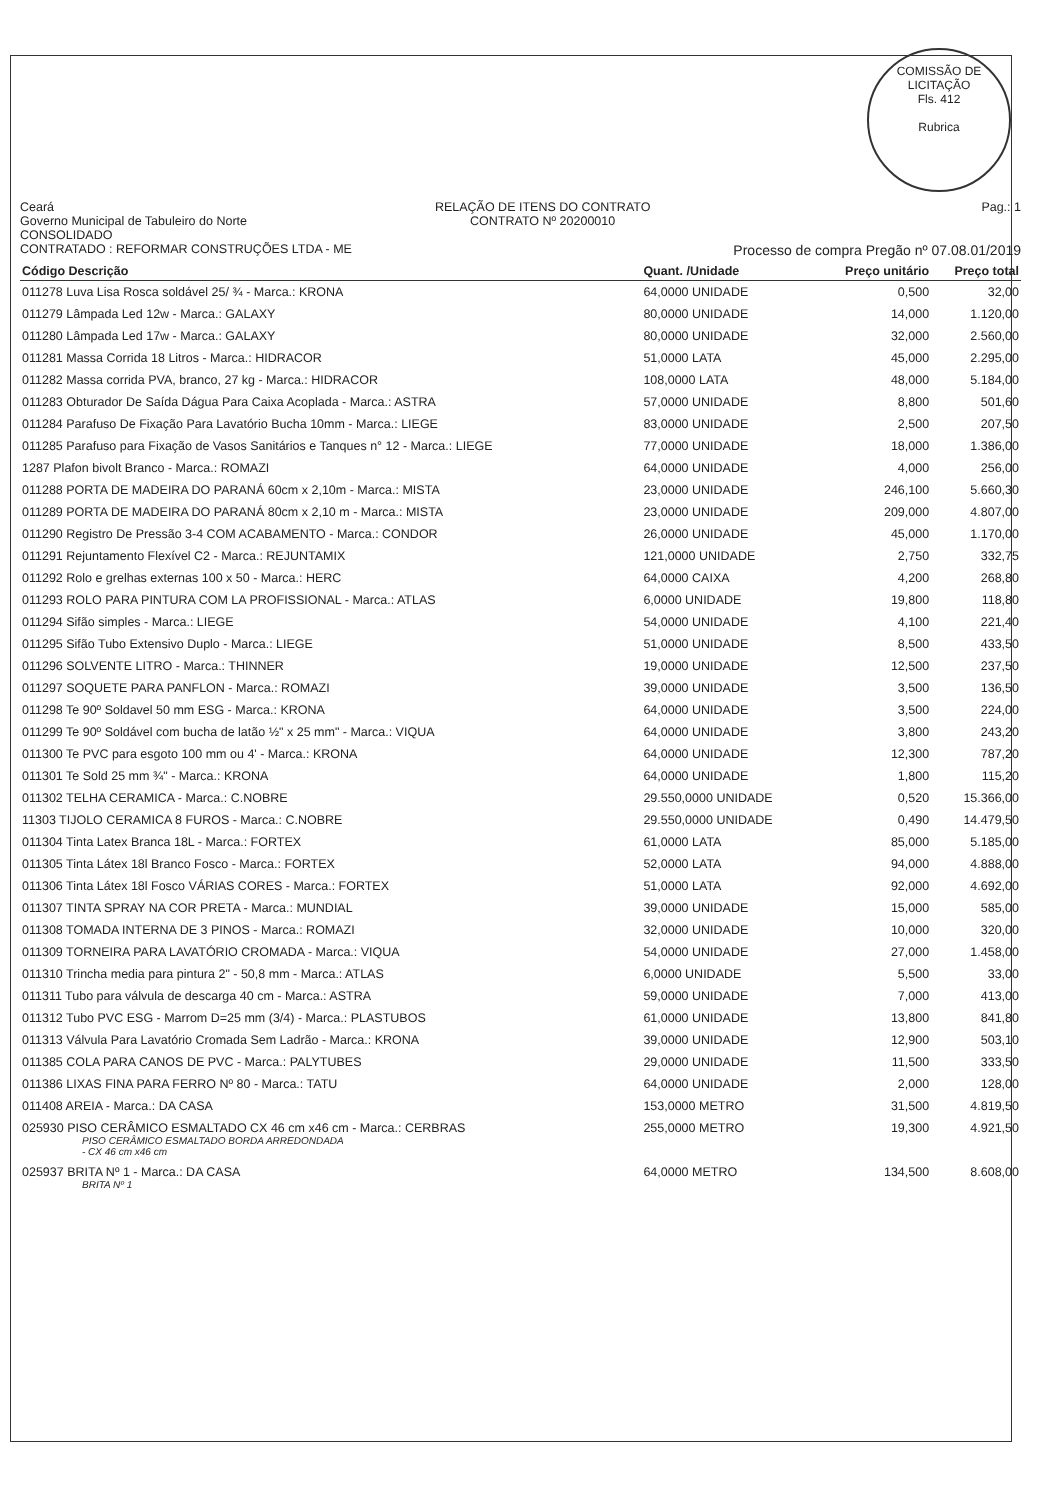COMISSÃO DE LICITAÇÃO
Fls. 412
Rubrica
Ceará
Governo Municipal de Tabuleiro do Norte
CONSOLIDADO
CONTRATADO : REFORMAR CONSTRUÇÕES LTDA - ME
RELAÇÃO DE ITENS DO CONTRATO
CONTRATO Nº 20200010
Pag.: 1
Processo de compra Pregão nº 07.08.01/2019
| Código Descrição | Quant. /Unidade | Preço unitário | Preço total |
| --- | --- | --- | --- |
| 011278 Luva Lisa Rosca soldável 25/ ¾ - Marca.: KRONA | 64,0000 UNIDADE | 0,500 | 32,00 |
| 011279 Lâmpada Led 12w - Marca.: GALAXY | 80,0000 UNIDADE | 14,000 | 1.120,00 |
| 011280 Lâmpada Led 17w - Marca.: GALAXY | 80,0000 UNIDADE | 32,000 | 2.560,00 |
| 011281 Massa Corrida 18 Litros - Marca.: HIDRACOR | 51,0000 LATA | 45,000 | 2.295,00 |
| 011282 Massa corrida PVA, branco, 27 kg - Marca.: HIDRACOR | 108,0000 LATA | 48,000 | 5.184,00 |
| 011283 Obturador De Saída Dágua Para Caixa Acoplada - Marca.: ASTRA | 57,0000 UNIDADE | 8,800 | 501,60 |
| 011284 Parafuso De Fixação Para Lavatório Bucha 10mm - Marca.: LIEGE | 83,0000 UNIDADE | 2,500 | 207,50 |
| 011285 Parafuso para Fixação de Vasos Sanitários e Tanques n° 12 - Marca.: LIEGE | 77,0000 UNIDADE | 18,000 | 1.386,00 |
| 1287 Plafon bivolt Branco - Marca.: ROMAZI | 64,0000 UNIDADE | 4,000 | 256,00 |
| 011288 PORTA DE MADEIRA DO PARANÁ 60cm x 2,10m - Marca.: MISTA | 23,0000 UNIDADE | 246,100 | 5.660,30 |
| 011289 PORTA DE MADEIRA DO PARANÁ 80cm x 2,10 m - Marca.: MISTA | 23,0000 UNIDADE | 209,000 | 4.807,00 |
| 011290 Registro De Pressão 3-4 COM ACABAMENTO - Marca.: CONDOR | 26,0000 UNIDADE | 45,000 | 1.170,00 |
| 011291 Rejuntamento Flexível C2 - Marca.: REJUNTAMIX | 121,0000 UNIDADE | 2,750 | 332,75 |
| 011292 Rolo e grelhas externas 100 x 50 - Marca.: HERC | 64,0000 CAIXA | 4,200 | 268,80 |
| 011293 ROLO PARA PINTURA COM LA PROFISSIONAL - Marca.: ATLAS | 6,0000 UNIDADE | 19,800 | 118,80 |
| 011294 Sifão simples - Marca.: LIEGE | 54,0000 UNIDADE | 4,100 | 221,40 |
| 011295 Sifão Tubo Extensivo Duplo - Marca.: LIEGE | 51,0000 UNIDADE | 8,500 | 433,50 |
| 011296 SOLVENTE LITRO - Marca.: THINNER | 19,0000 UNIDADE | 12,500 | 237,50 |
| 011297 SOQUETE PARA PANFLON - Marca.: ROMAZI | 39,0000 UNIDADE | 3,500 | 136,50 |
| 011298 Te 90º Soldavel 50 mm ESG - Marca.: KRONA | 64,0000 UNIDADE | 3,500 | 224,00 |
| 011299 Te 90º Soldável com bucha de latão ½" x 25 mm" - Marca.: VIQUA | 64,0000 UNIDADE | 3,800 | 243,20 |
| 011300 Te PVC para esgoto 100 mm ou 4' - Marca.: KRONA | 64,0000 UNIDADE | 12,300 | 787,20 |
| 011301 Te Sold 25 mm ¾" - Marca.: KRONA | 64,0000 UNIDADE | 1,800 | 115,20 |
| 011302 TELHA CERAMICA - Marca.: C.NOBRE | 29.550,0000 UNIDADE | 0,520 | 15.366,00 |
| 11303 TIJOLO CERAMICA 8 FUROS - Marca.: C.NOBRE | 29.550,0000 UNIDADE | 0,490 | 14.479,50 |
| 011304 Tinta Latex Branca 18L - Marca.: FORTEX | 61,0000 LATA | 85,000 | 5.185,00 |
| 011305 Tinta Látex 18l Branco Fosco - Marca.: FORTEX | 52,0000 LATA | 94,000 | 4.888,00 |
| 011306 Tinta Látex 18l Fosco VÁRIAS CORES - Marca.: FORTEX | 51,0000 LATA | 92,000 | 4.692,00 |
| 011307 TINTA SPRAY NA COR PRETA - Marca.: MUNDIAL | 39,0000 UNIDADE | 15,000 | 585,00 |
| 011308 TOMADA INTERNA DE 3 PINOS - Marca.: ROMAZI | 32,0000 UNIDADE | 10,000 | 320,00 |
| 011309 TORNEIRA PARA LAVATÓRIO CROMADA - Marca.: VIQUA | 54,0000 UNIDADE | 27,000 | 1.458,00 |
| 011310 Trincha media para pintura 2" - 50,8 mm - Marca.: ATLAS | 6,0000 UNIDADE | 5,500 | 33,00 |
| 011311 Tubo para válvula de descarga 40 cm - Marca.: ASTRA | 59,0000 UNIDADE | 7,000 | 413,00 |
| 011312 Tubo PVC ESG - Marrom D=25 mm (3/4) - Marca.: PLASTUBOS | 61,0000 UNIDADE | 13,800 | 841,80 |
| 011313 Válvula Para Lavatório Cromada Sem Ladrão - Marca.: KRONA | 39,0000 UNIDADE | 12,900 | 503,10 |
| 011385 COLA PARA CANOS DE PVC - Marca.: PALYTUBES | 29,0000 UNIDADE | 11,500 | 333,50 |
| 011386 LIXAS FINA PARA FERRO Nº 80 - Marca.: TATU | 64,0000 UNIDADE | 2,000 | 128,00 |
| 011408 AREIA - Marca.: DA CASA | 153,0000 METRO | 31,500 | 4.819,50 |
| 025930 PISO CERÂMICO ESMALTADO CX 46 cm x46 cm - Marca.: CERBRAS PISO CERÂMICO ESMALTADO BORDA ARREDONDADA - CX 46 cm x46 cm | 255,0000 METRO | 19,300 | 4.921,50 |
| 025937 BRITA Nº 1 - Marca.: DA CASA BRITA Nº 1 | 64,0000 METRO | 134,500 | 8.608,00 |